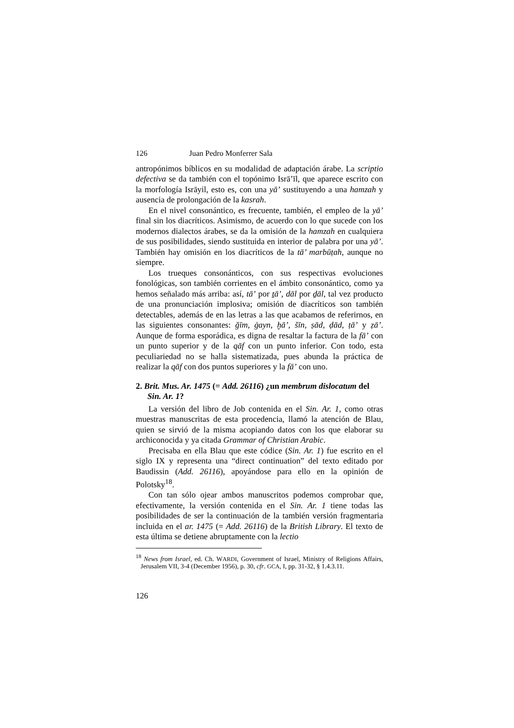126 Juan Pedro Monferrer Sala
antropónimos bíblicos en su modalidad de adaptación árabe. La scriptio defectiva se da también con el topónimo Isrā’īl, que aparece escrito con la morfología Isrāyil, esto es, con una yā’ sustituyendo a una hamzah y ausencia de prolongación de la kasrah.
En el nivel consonántico, es frecuente, también, el empleo de la yā’ final sin los diacríticos. Asimismo, de acuerdo con lo que sucede con los modernos dialectos árabes, se da la omisión de la hamzah en cualquiera de sus posibilidades, siendo sustituida en interior de palabra por una yā’. También hay omisión en los diacríticos de la tā’ marbūṭah, aunque no siempre.
Los trueques consonánticos, con sus respectivas evoluciones fonológicas, son también corrientes en el ámbito consonántico, como ya hemos señalado más arriba: así, tā’ por ṯā’, dāl por ḏāl, tal vez producto de una pronunciación implosiva; omisión de diacríticos son también detectables, además de en las letras a las que acabamos de referirnos, en las siguientes consonantes: ğīm, ġayn, ḫā’, šīn, ṣād, ḍād, ṭā’ y ẓā’. Aunque de forma esporádica, es digna de resaltar la factura de la fā’ con un punto superior y de la qāf con un punto inferior. Con todo, esta peculiariedad no se halla sistematizada, pues abunda la práctica de realizar la qāf con dos puntos superiores y la fā’ con uno.
2. Brit. Mus. Ar. 1475 (= Add. 26116) ¿un membrum dislocatum del Sin. Ar. 1?
La versión del libro de Job contenida en el Sin. Ar. 1, como otras muestras manuscritas de esta procedencia, llamó la atención de Blau, quien se sirvió de la misma acopiando datos con los que elaborar su archiconocida y ya citada Grammar of Christian Arabic.
Precisaba en ella Blau que este códice (Sin. Ar. 1) fue escrito en el siglo IX y representa una “direct continuation” del texto editado por Baudissin (Add. 26116), apoyándose para ello en la opinión de Polotsky<sup>18</sup>.
Con tan sólo ojear ambos manuscritos podemos comprobar que, efectivamente, la versión contenida en el Sin. Ar. 1 tiene todas las posibilidades de ser la continuación de la también versión fragmentaria incluida en el ar. 1475 (= Add. 26116) de la British Library. El texto de esta última se detiene abruptamente con la lectio
<sup>18</sup> News from Israel, ed. Ch. WARDI, Government of Israel, Ministry of Religions Affairs, Jerusalem VII, 3-4 (December 1956), p. 30, cfr. GCA, I, pp. 31-32, § 1.4.3.11.
126